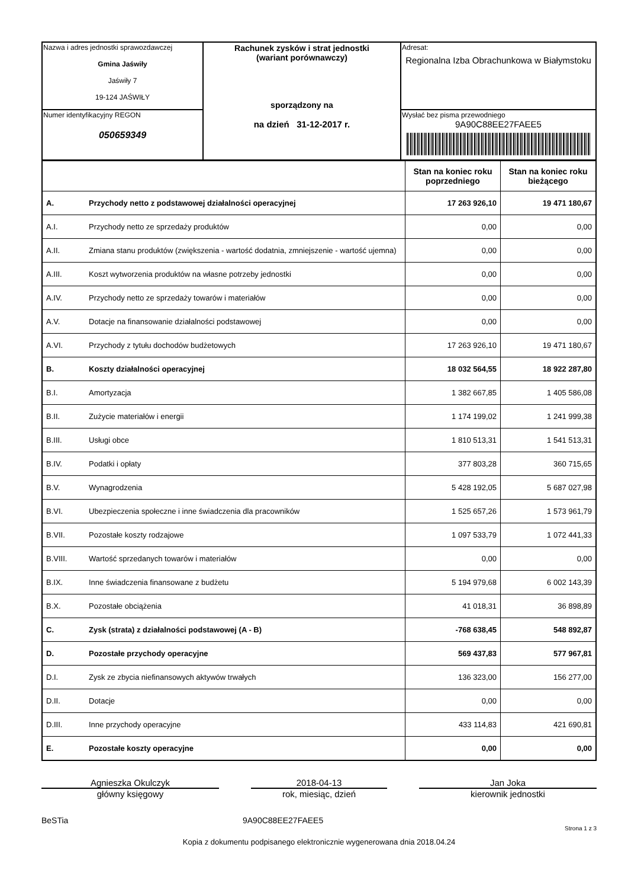| Nazwa i adres jednostki sprawozdawczej Gmina Jaświły Jaświły 7 19-124 JAŚWIŁY | Rachunek zysków i strat jednostki (wariant porównawczy) sporządzony na na dzień 31-12-2017 r. | Adresat: Regionalna Izba Obrachunkowa w Białymstoku |
| Numer identyfikacyjny REGON 050659349 | | Wysłać bez pisma przewodniego 9A90C88EE27FAEE5 |
| | | Stan na koniec roku poprzedniego | Stan na koniec roku bieżącego |
| A. | Przychody netto z podstawowej działalności operacyjnej | 17 263 926,10 | 19 471 180,67 |
| A.I. | Przychody netto ze sprzedaży produktów | 0,00 | 0,00 |
| A.II. | Zmiana stanu produktów (zwiększenia - wartość dodatnia, zmniejszenie - wartość ujemna) | 0,00 | 0,00 |
| A.III. | Koszt wytworzenia produktów na własne potrzeby jednostki | 0,00 | 0,00 |
| A.IV. | Przychody netto ze sprzedaży towarów i materiałów | 0,00 | 0,00 |
| A.V. | Dotacje na finansowanie działalności podstawowej | 0,00 | 0,00 |
| A.VI. | Przychody z tytułu dochodów budżetowych | 17 263 926,10 | 19 471 180,67 |
| B. | Koszty działalności operacyjnej | 18 032 564,55 | 18 922 287,80 |
| B.I. | Amortyzacja | 1 382 667,85 | 1 405 586,08 |
| B.II. | Zużycie materiałów i energii | 1 174 199,02 | 1 241 999,38 |
| B.III. | Usługi obce | 1 810 513,31 | 1 541 513,31 |
| B.IV. | Podatki i opłaty | 377 803,28 | 360 715,65 |
| B.V. | Wynagrodzenia | 5 428 192,05 | 5 687 027,98 |
| B.VI. | Ubezpieczenia społeczne i inne świadczenia dla pracowników | 1 525 657,26 | 1 573 961,79 |
| B.VII. | Pozostałe koszty rodzajowe | 1 097 533,79 | 1 072 441,33 |
| B.VIII. | Wartość sprzedanych towarów i materiałów | 0,00 | 0,00 |
| B.IX. | Inne świadczenia finansowane z budżetu | 5 194 979,68 | 6 002 143,39 |
| B.X. | Pozostałe obciążenia | 41 018,31 | 36 898,89 |
| C. | Zysk (strata) z działalności podstawowej (A - B) | -768 638,45 | 548 892,87 |
| D. | Pozostałe przychody operacyjne | 569 437,83 | 577 967,81 |
| D.I. | Zysk ze zbycia niefinansowych aktywów trwałych | 136 323,00 | 156 277,00 |
| D.II. | Dotacje | 0,00 | 0,00 |
| D.III. | Inne przychody operacyjne | 433 114,83 | 421 690,81 |
| E. | Pozostałe koszty operacyjne | 0,00 | 0,00 |
Agnieszka Okulczyk
główny księgowy
2018-04-13
rok, miesiąc, dzień
Jan Joka
kierownik jednostki
BeSTia 9A90C88EE27FAEE5
Strona 1 z 3
Kopia z dokumentu podpisanego elektronicznie wygenerowana dnia 2018.04.24